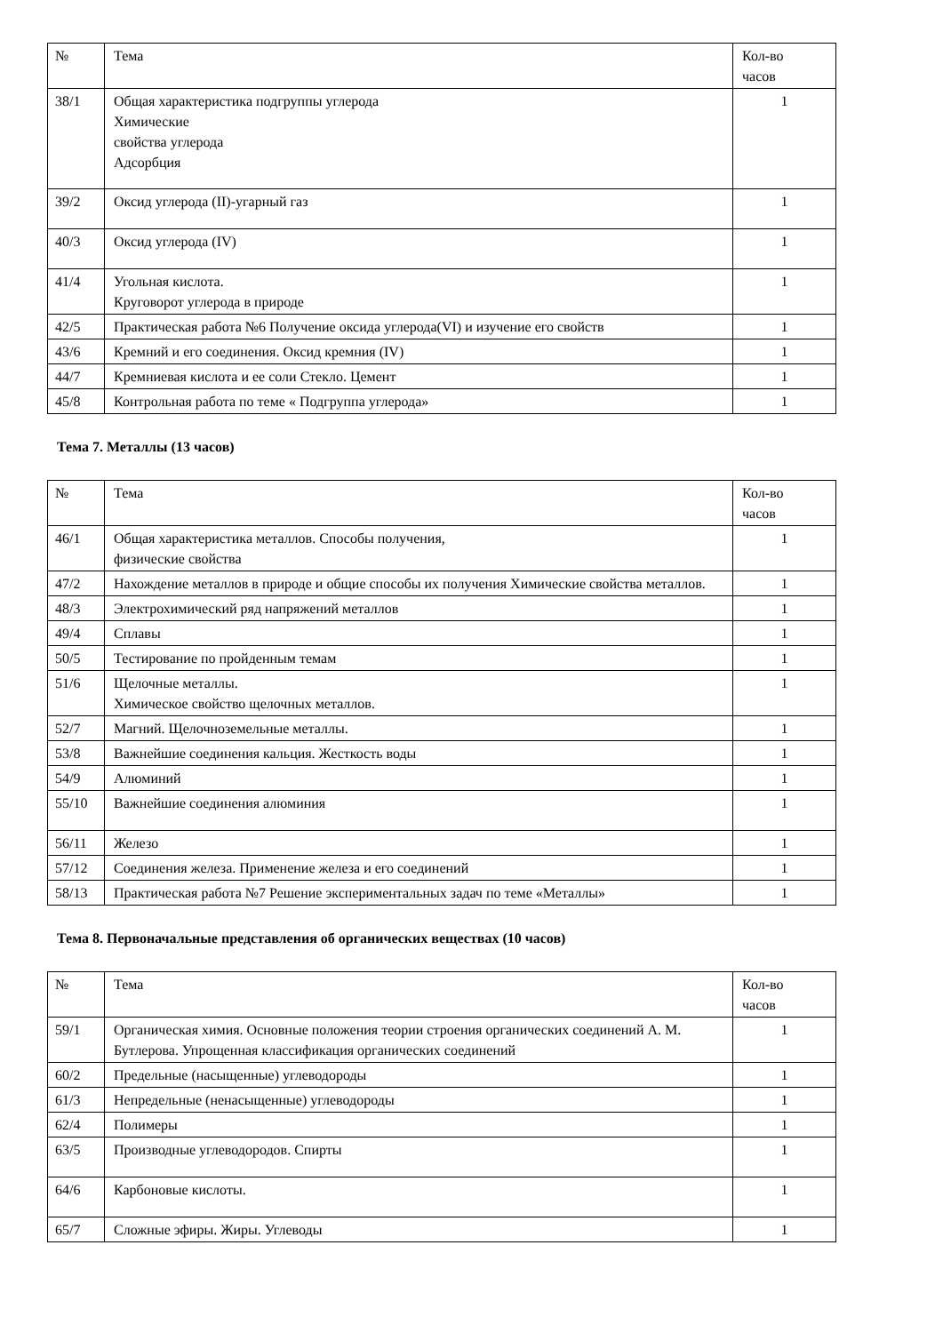| № | Тема | Кол-во часов |
| 38/1 | Общая характеристика подгруппы углерода Химические свойства углерода Адсорбция | 1 |
| 39/2 | Оксид углерода (II)-угарный газ | 1 |
| 40/3 | Оксид углерода (IV) | 1 |
| 41/4 | Угольная кислота. Круговорот углерода в природе | 1 |
| 42/5 | Практическая работа №6 Получение оксида углерода(VI) и изучение его свойств | 1 |
| 43/6 | Кремний и его соединения. Оксид кремния (IV) | 1 |
| 44/7 | Кремниевая кислота и ее соли Стекло. Цемент | 1 |
| 45/8 | Контрольная работа по теме « Подгруппа углерода» | 1 |
Тема 7. Металлы (13 часов)
| № | Тема | Кол-во часов |
| 46/1 | Общая характеристика металлов. Способы получения, физические свойства | 1 |
| 47/2 | Нахождение металлов в природе и общие способы их получения Химические свойства металлов. | 1 |
| 48/3 | Электрохимический ряд напряжений металлов | 1 |
| 49/4 | Сплавы | 1 |
| 50/5 | Тестирование по пройденным темам | 1 |
| 51/6 | Щелочные металлы. Химическое свойство щелочных металлов. | 1 |
| 52/7 | Магний. Щелочноземельные металлы. | 1 |
| 53/8 | Важнейшие соединения кальция. Жесткость воды | 1 |
| 54/9 | Алюминий | 1 |
| 55/10 | Важнейшие соединения алюминия | 1 |
| 56/11 | Железо | 1 |
| 57/12 | Соединения железа. Применение железа и его соединений | 1 |
| 58/13 | Практическая работа №7 Решение экспериментальных задач по теме «Металлы» | 1 |
Тема 8. Первоначальные представления об органических веществах (10 часов)
| № | Тема | Кол-во часов |
| 59/1 | Органическая химия. Основные положения теории строения органических соединений А. М. Бутлерова. Упрощенная классификация органических соединений | 1 |
| 60/2 | Предельные (насыщенные) углеводороды | 1 |
| 61/3 | Непредельные (ненасыщенные) углеводороды | 1 |
| 62/4 | Полимеры | 1 |
| 63/5 | Производные углеводородов. Спирты | 1 |
| 64/6 | Карбоновые кислоты. | 1 |
| 65/7 | Сложные эфиры. Жиры. Углеводы | 1 |